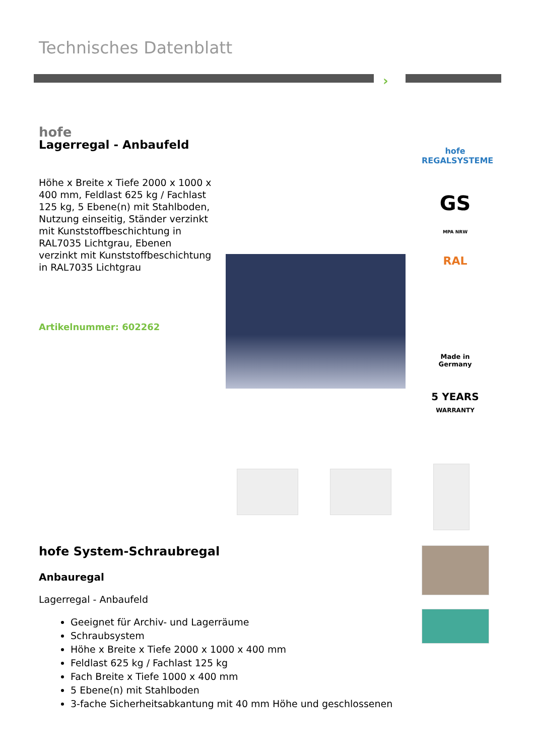Technisches Datenblatt
›
hofe
Lagerregal - Anbaufeld
Höhe x Breite x Tiefe 2000 x 1000 x 400 mm, Feldlast 625 kg / Fachlast 125 kg, 5 Ebene(n) mit Stahlboden, Nutzung einseitig, Ständer verzinkt mit Kunststoffbeschichtung in RAL7035 Lichtgrau, Ebenen verzinkt mit Kunststoffbeschichtung in RAL7035 Lichtgrau
Artikelnummer: 602262
hofe
REGALSYSTEME
GS
MPA NRW
RAL
Made in
Germany
5 YEARS
WARRANTY
hofe System-Schraubregal
Anbauregal
Lagerregal - Anbaufeld
Geeignet für Archiv- und Lagerräume
Schraubsystem
Höhe x Breite x Tiefe 2000 x 1000 x 400 mm
Feldlast 625 kg / Fachlast 125 kg
Fach Breite x Tiefe 1000 x 400 mm
5 Ebene(n) mit Stahlboden
3-fache Sicherheitsabkantung mit 40 mm Höhe und geschlossenen